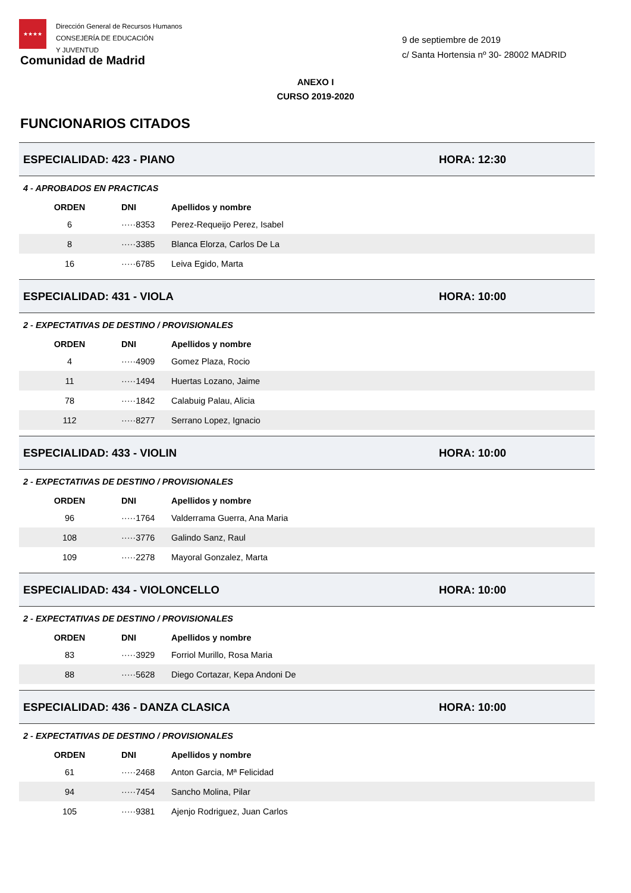★★★★
Dirección General de Recursos Humanos
CONSEJERÍA DE EDUCACIÓN
Y JUVENTUD
Comunidad de Madrid
9 de septiembre de 2019
c/ Santa Hortensia nº 30- 28002 MADRID
ANEXO I
CURSO 2019-2020
FUNCIONARIOS CITADOS
ESPECIALIDAD: 423 - PIANO HORA: 12:30
4 - APROBADOS EN PRACTICAS
| ORDEN | DNI | Apellidos y nombre |
| --- | --- | --- |
| 6 | ·····8353 | Perez-Requeijo Perez, Isabel |
| 8 | ·····3385 | Blanca Elorza, Carlos De La |
| 16 | ·····6785 | Leiva Egido, Marta |
ESPECIALIDAD: 431 - VIOLA HORA: 10:00
2 - EXPECTATIVAS DE DESTINO / PROVISIONALES
| ORDEN | DNI | Apellidos y nombre |
| --- | --- | --- |
| 4 | ·····4909 | Gomez Plaza, Rocio |
| 11 | ·····1494 | Huertas Lozano, Jaime |
| 78 | ·····1842 | Calabuig Palau, Alicia |
| 112 | ·····8277 | Serrano Lopez, Ignacio |
ESPECIALIDAD: 433 - VIOLIN HORA: 10:00
2 - EXPECTATIVAS DE DESTINO / PROVISIONALES
| ORDEN | DNI | Apellidos y nombre |
| --- | --- | --- |
| 96 | ·····1764 | Valderrama Guerra, Ana Maria |
| 108 | ·····3776 | Galindo Sanz, Raul |
| 109 | ·····2278 | Mayoral Gonzalez, Marta |
ESPECIALIDAD: 434 - VIOLONCELLO HORA: 10:00
2 - EXPECTATIVAS DE DESTINO / PROVISIONALES
| ORDEN | DNI | Apellidos y nombre |
| --- | --- | --- |
| 83 | ·····3929 | Forriol Murillo, Rosa Maria |
| 88 | ·····5628 | Diego Cortazar, Kepa Andoni De |
ESPECIALIDAD: 436 - DANZA CLASICA HORA: 10:00
2 - EXPECTATIVAS DE DESTINO / PROVISIONALES
| ORDEN | DNI | Apellidos y nombre |
| --- | --- | --- |
| 61 | ·····2468 | Anton Garcia, Mª Felicidad |
| 94 | ·····7454 | Sancho Molina, Pilar |
| 105 | ·····9381 | Ajenjo Rodriguez, Juan Carlos |